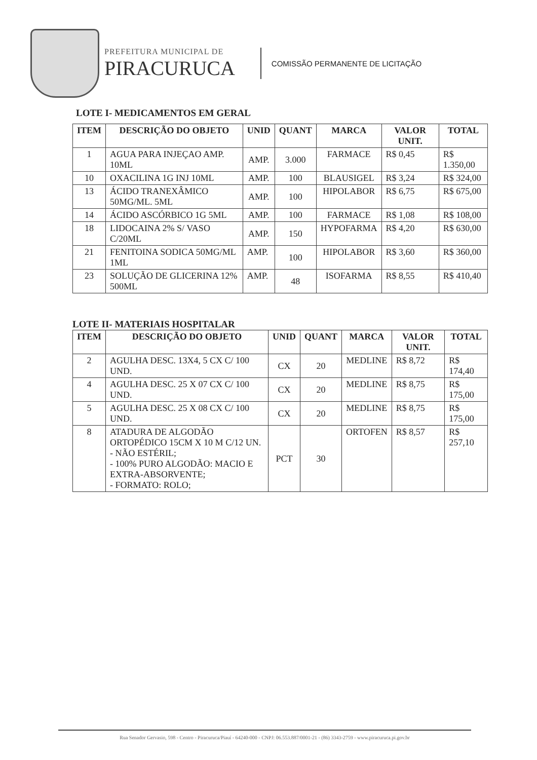PREFEITURA MUNICIPAL DE
PIRACURUCA
COMISSÃO PERMANENTE DE LICITAÇÃO
LOTE I- MEDICAMENTOS EM GERAL
| ITEM | DESCRIÇÃO DO OBJETO | UNID | QUANT | MARCA | VALOR UNIT. | TOTAL |
| --- | --- | --- | --- | --- | --- | --- |
| 1 | AGUA PARA INJEÇAO AMP. 10ML | AMP. | 3.000 | FARMACE | R$ 0,45 | R$ 1.350,00 |
| 10 | OXACILINA 1G INJ 10ML | AMP. | 100 | BLAUSIGEL | R$ 3,24 | R$ 324,00 |
| 13 | ÁCIDO TRANEXÂMICO 50MG/ML. 5ML | AMP. | 100 | HIPOLABOR | R$ 6,75 | R$ 675,00 |
| 14 | ÁCIDO ASCÓRBICO 1G 5ML | AMP. | 100 | FARMACE | R$ 1,08 | R$ 108,00 |
| 18 | LIDOCAINA 2% S/ VASO C/20ML | AMP. | 150 | HYPOFARMA | R$ 4,20 | R$ 630,00 |
| 21 | FENITOINA SODICA 50MG/ML 1ML | AMP. | 100 | HIPOLABOR | R$ 3,60 | R$ 360,00 |
| 23 | SOLUÇÃO DE GLICERINA 12% 500ML | AMP. | 48 | ISOFARMA | R$ 8,55 | R$ 410,40 |
LOTE II- MATERIAIS HOSPITALAR
| ITEM | DESCRIÇÃO DO OBJETO | UNID | QUANT | MARCA | VALOR UNIT. | TOTAL |
| --- | --- | --- | --- | --- | --- | --- |
| 2 | AGULHA DESC. 13X4, 5 CX C/ 100 UND. | CX | 20 | MEDLINE | R$ 8,72 | R$ 174,40 |
| 4 | AGULHA DESC. 25 X 07 CX C/ 100 UND. | CX | 20 | MEDLINE | R$ 8,75 | R$ 175,00 |
| 5 | AGULHA DESC. 25 X 08 CX C/ 100 UND. | CX | 20 | MEDLINE | R$ 8,75 | R$ 175,00 |
| 8 | ATADURA DE ALGODÃO ORTOPÉDICO 15CM X 10 M C/12 UN. - NÃO ESTÉRIL; - 100% PURO ALGODÃO: MACIO E EXTRA-ABSORVENTE; - FORMATO: ROLO; | PCT | 30 | ORTOFEN | R$ 8,57 | R$ 257,10 |
Rua Senador Gervasio, 598 - Centro - Piracuruca/Piauí - 64240-000 - CNPJ: 06.553.887/0001-21 - (86) 3343-2759 - www.piracuruca.pi.gov.br